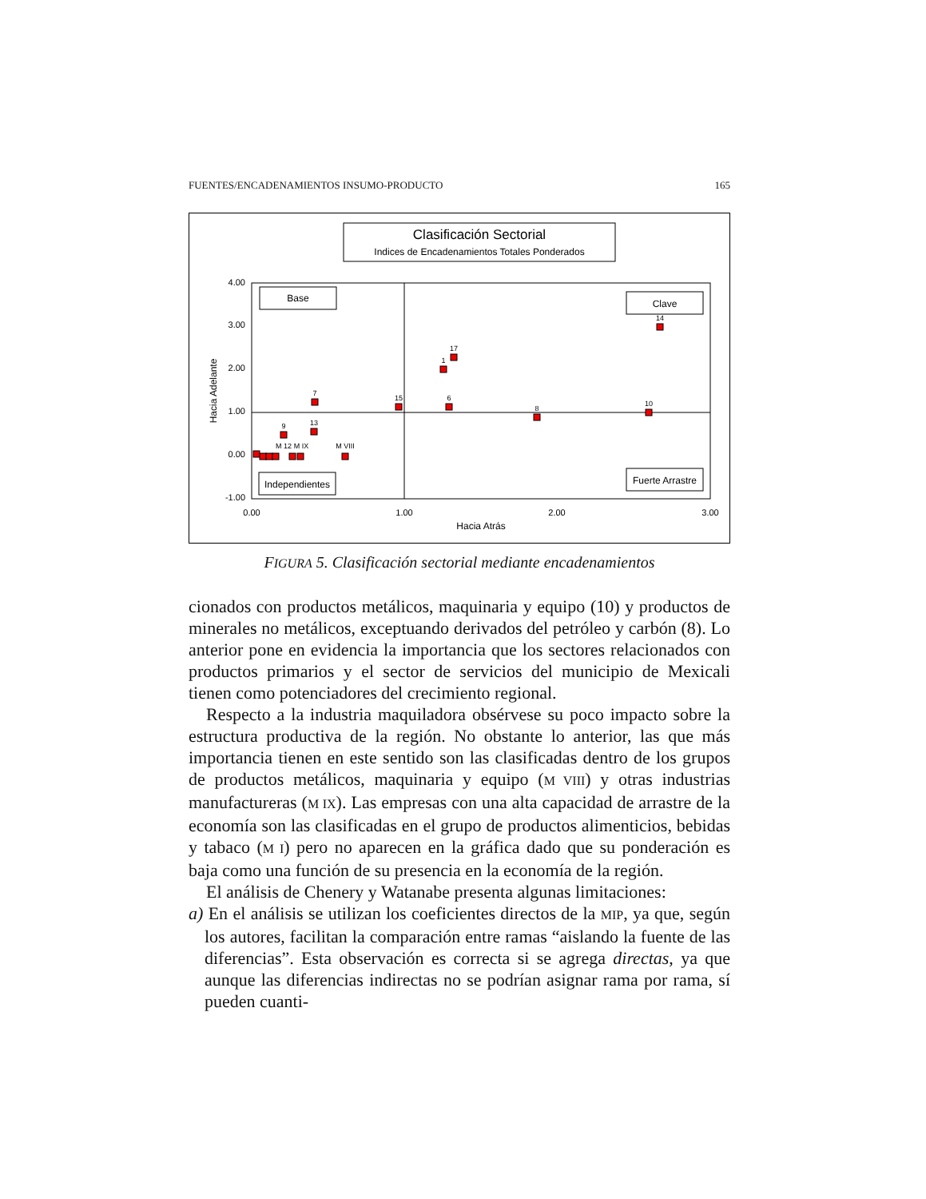FUENTES/ENCADENAMIENTOS INSUMO-PRODUCTO 165
Clasificación Sectorial
Indices de Encadenamientos Totales Ponderados
4.00
3.00
2.00
1.00
0.00
-1.00
0.00
1.00
2.00
3.00
Hacia Atrás
Hacia Adelante
Base
Clave
Independientes
Fuerte Arrastre
14
17
1
7
15
6
8
10
9
13
M VIII
M 12
M IX
FIGURA 5. Clasificación sectorial mediante encadenamientos
cionados con productos metálicos, maquinaria y equipo (10) y productos de minerales no metálicos, exceptuando derivados del petróleo y carbón (8). Lo anterior pone en evidencia la importancia que los sectores relacionados con productos primarios y el sector de servicios del municipio de Mexicali tienen como potenciadores del crecimiento regional.
Respecto a la industria maquiladora obsérvese su poco impacto sobre la estructura productiva de la región. No obstante lo anterior, las que más importancia tienen en este sentido son las clasificadas dentro de los grupos de productos metálicos, maquinaria y equipo (M VIII) y otras industrias manufactureras (M IX). Las empresas con una alta capacidad de arrastre de la economía son las clasificadas en el grupo de productos alimenticios, bebidas y tabaco (M I) pero no aparecen en la gráfica dado que su ponderación es baja como una función de su presencia en la economía de la región.
El análisis de Chenery y Watanabe presenta algunas limitaciones:
a) En el análisis se utilizan los coeficientes directos de la MIP, ya que, según los autores, facilitan la comparación entre ramas “aislando la fuente de las diferencias”. Esta observación es correcta si se agrega directas, ya que aunque las diferencias indirectas no se podrían asignar rama por rama, sí pueden cuanti-